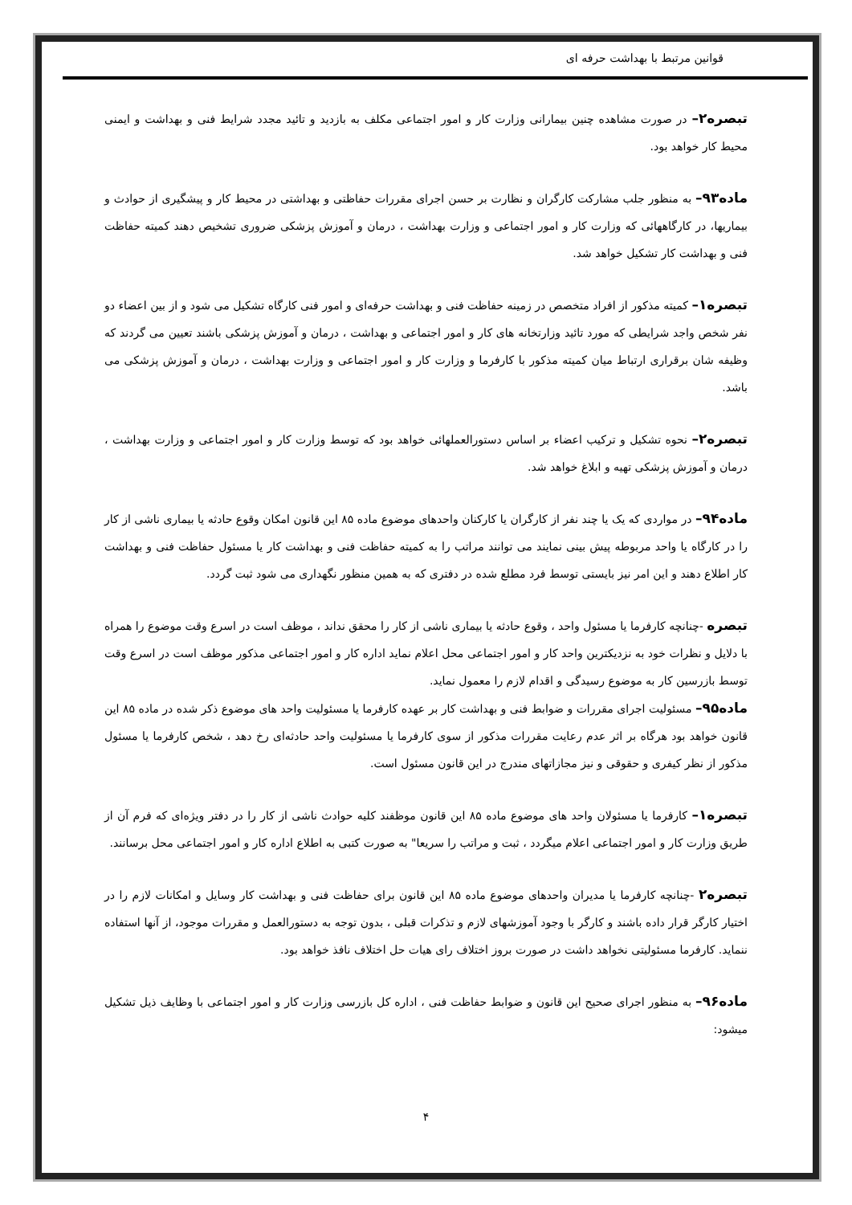قوانين مرتبط با بهداشت حرفه ای
تبصره۲– در صورت مشاهده چنين بيمارانی وزارت كار و امور اجتماعی مكلف به بازديد و تائيد مجدد شرايط فنی و بهداشت و ايمنی محيط كار خواهد بود.
ماده۹۳– به منظور جلب مشاركت كارگران و نظارت بر حسن اجرای مقررات حفاظتی و بهداشتی در محيط كار و پيشگيری از حوادث و بيماريها، در كارگاههائی كه وزارت كار و امور اجتماعی و وزارت بهداشت ، درمان و آموزش پزشكی ضروری تشخيص دهند كميته حفاظت فنی و بهداشت كار تشكيل خواهد شد.
تبصره۱– كميته مذكور از افراد متخصص در زمينه حفاظت فنی و بهداشت حرفه‌ای و امور فنی كارگاه تشكيل می شود و از بين اعضاء دو نفر شخص واجد شرايطی كه مورد تائيد وزارتخانه های كار و امور اجتماعی و بهداشت ، درمان و آموزش پزشكی باشند تعيين می گردند كه وظيفه شان برقراری ارتباط ميان كميته مذكور با كارفرما و وزارت كار و امور اجتماعی و وزارت بهداشت ، درمان و آموزش پزشكی می باشد.
تبصره۲– نحوه تشكيل و تركيب اعضاء بر اساس دستورالعملهائی خواهد بود كه توسط وزارت كار و امور اجتماعی و وزارت بهداشت ، درمان و آموزش پزشكی تهيه و ابلاغ خواهد شد.
ماده۹۴– در مواردی كه يک يا چند نفر از كارگران يا كاركنان واحدهای موضوع ماده ۸۵ اين قانون امكان وقوع حادثه يا بيماری ناشی از كار را در كارگاه يا واحد مربوطه پيش بينی نمايند می توانند مراتب را به كميته حفاظت فنی و بهداشت كار يا مسئول حفاظت فنی و بهداشت كار اطلاع دهند و اين امر نيز بايستی توسط فرد مطلع شده در دفتری كه به همين منظور نگهداری می شود ثبت گردد.
تبصره -چنانچه كارفرما يا مسئول واحد ، وقوع حادثه يا بيماری ناشی از كار را محقق نداند ، موظف است در اسرع وقت موضوع را همراه با دلايل و نظرات خود به نزديكترين واحد كار و امور اجتماعی محل اعلام نمايد اداره كار و امور اجتماعی مذكور موظف است در اسرع وقت توسط بازرسين كار به موضوع رسيدگی و اقدام لازم را معمول نمايد.
ماده۹۵– مسئوليت اجرای مقررات و ضوابط فنی و بهداشت كار بر عهده كارفرما يا مسئوليت واحد های موضوع ذكر شده در ماده ۸۵ اين قانون خواهد بود هرگاه بر اثر عدم رعايت مقررات مذكور از سوی كارفرما يا مسئوليت واحد حادثه‌ای رخ دهد ، شخص كارفرما يا مسئول مذكور از نظر كيفری و حقوقی و نيز مجازاتهای مندرج در اين قانون مسئول است.
تبصره۱– كارفرما يا مسئولان واحد های موضوع ماده ۸۵ اين قانون موظفند كليه حوادث ناشی از كار را در دفتر ويژه‌ای كه فرم آن از طريق وزارت كار و امور اجتماعی اعلام ميگردد ، ثبت و مراتب را سريعا" به صورت كتبی به اطلاع اداره كار و امور اجتماعی محل برسانند.
تبصره۲ -چنانچه كارفرما يا مديران واحدهای موضوع ماده ۸۵ اين قانون برای حفاظت فنی و بهداشت كار وسايل و امكانات لازم را در اختيار كارگر قرار داده باشند و كارگر با وجود آموزشهای لازم و تذكرات قبلی ، بدون توجه به دستورالعمل و مقررات موجود، از آنها استفاده ننمايد. كارفرما مسئوليتی نخواهد داشت در صورت بروز اختلاف رای هيات حل اختلاف نافذ خواهد بود.
ماده۹۶– به منظور اجرای صحيح اين قانون و ضوابط حفاظت فنی ، اداره كل بازرسی وزارت كار و امور اجتماعی با وظايف ذيل تشكيل ميشود:
۴